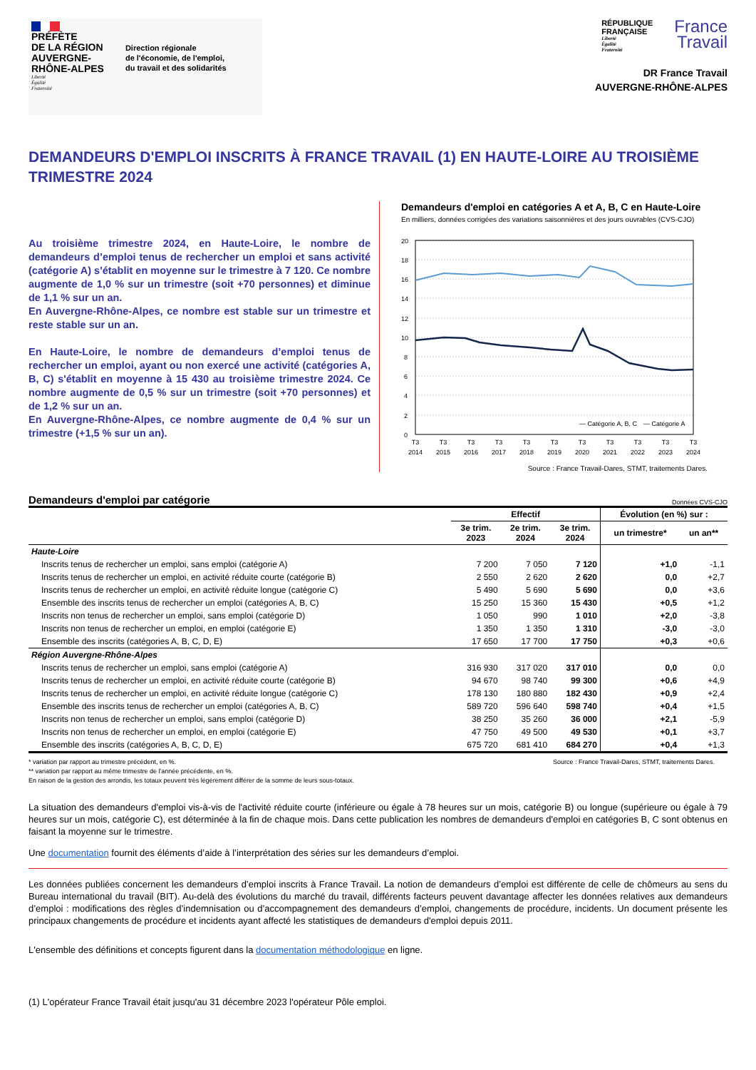PRÉFÈTE
DE LA RÉGION
AUVERGNE-
RHÔNE-ALPES
Liberté
Égalité
Fraternité
Direction régionale
de l'économie, de l'emploi,
du travail et des solidarités
RÉPUBLIQUE
FRANÇAISE
Liberté
Égalité
Fraternité
France
Travail
DR France Travail
AUVERGNE-RHÔNE-ALPES
DEMANDEURS D'EMPLOI INSCRITS À FRANCE TRAVAIL (1) EN HAUTE-LOIRE AU TROISIÈME TRIMESTRE 2024
Au troisième trimestre 2024, en Haute-Loire, le nombre de demandeurs d’emploi tenus de rechercher un emploi et sans activité (catégorie A) s'établit en moyenne sur le trimestre à 7 120. Ce nombre augmente de 1,0 % sur un trimestre (soit +70 personnes) et diminue de 1,1 % sur un an.
En Auvergne-Rhône-Alpes, ce nombre est stable sur un trimestre et reste stable sur un an.
En Haute-Loire, le nombre de demandeurs d’emploi tenus de rechercher un emploi, ayant ou non exercé une activité (catégories A, B, C) s'établit en moyenne à 15 430 au troisième trimestre 2024. Ce nombre augmente de 0,5 % sur un trimestre (soit +70 personnes) et de 1,2 % sur un an.
En Auvergne-Rhône-Alpes, ce nombre augmente de 0,4 % sur un trimestre (+1,5 % sur un an).
Demandeurs d'emploi en catégories A et A, B, C en Haute-Loire
En milliers, données corrigées des variations saisonnières et des jours ouvrables (CVS-CJO)
20
18
16
14
12
10
8
6
4
2
0
— Catégorie A, B, C
— Catégorie A
T3
2014
T3
2015
T3
2016
T3
2017
T3
2018
T3
2019
T3
2020
T3
2021
T3
2022
T3
2023
T3
2024
Source : France Travail-Dares, STMT, traitements Dares.
Demandeurs d'emploi par catégorie Données CVS-CJO
| | Effectif | | | Évolution (en %) sur : | |
| --- | --- | --- | --- | --- | --- |
| | 3e trim. 2023 | 2e trim. 2024 | 3e trim. 2024 | un trimestre* | un an** |
| Haute-Loire | | | | | |
| Inscrits tenus de rechercher un emploi, sans emploi (catégorie A) | 7 200 | 7 050 | 7 120 | +1,0 | -1,1 |
| Inscrits tenus de rechercher un emploi, en activité réduite courte (catégorie B) | 2 550 | 2 620 | 2 620 | 0,0 | +2,7 |
| Inscrits tenus de rechercher un emploi, en activité réduite longue (catégorie C) | 5 490 | 5 690 | 5 690 | 0,0 | +3,6 |
| Ensemble des inscrits tenus de rechercher un emploi (catégories A, B, C) | 15 250 | 15 360 | 15 430 | +0,5 | +1,2 |
| Inscrits non tenus de rechercher un emploi, sans emploi (catégorie D) | 1 050 | 990 | 1 010 | +2,0 | -3,8 |
| Inscrits non tenus de rechercher un emploi, en emploi (catégorie E) | 1 350 | 1 350 | 1 310 | -3,0 | -3,0 |
| Ensemble des inscrits (catégories A, B, C, D, E) | 17 650 | 17 700 | 17 750 | +0,3 | +0,6 |
| Région Auvergne-Rhône-Alpes | | | | | |
| Inscrits tenus de rechercher un emploi, sans emploi (catégorie A) | 316 930 | 317 020 | 317 010 | 0,0 | 0,0 |
| Inscrits tenus de rechercher un emploi, en activité réduite courte (catégorie B) | 94 670 | 98 740 | 99 300 | +0,6 | +4,9 |
| Inscrits tenus de rechercher un emploi, en activité réduite longue (catégorie C) | 178 130 | 180 880 | 182 430 | +0,9 | +2,4 |
| Ensemble des inscrits tenus de rechercher un emploi (catégories A, B, C) | 589 720 | 596 640 | 598 740 | +0,4 | +1,5 |
| Inscrits non tenus de rechercher un emploi, sans emploi (catégorie D) | 38 250 | 35 260 | 36 000 | +2,1 | -5,9 |
| Inscrits non tenus de rechercher un emploi, en emploi (catégorie E) | 47 750 | 49 500 | 49 530 | +0,1 | +3,7 |
| Ensemble des inscrits (catégories A, B, C, D, E) | 675 720 | 681 410 | 684 270 | +0,4 | +1,3 |
* variation par rapport au trimestre précédent, en %.
** variation par rapport au même trimestre de l'année précédente, en %.
En raison de la gestion des arrondis, les totaux peuvent très légèrement différer de la somme de leurs sous-totaux.
Source : France Travail-Dares, STMT, traitements Dares.
La situation des demandeurs d'emploi vis-à-vis de l'activité réduite courte (inférieure ou égale à 78 heures sur un mois, catégorie B) ou longue (supérieure ou égale à 79 heures sur un mois, catégorie C), est déterminée à la fin de chaque mois. Dans cette publication les nombres de demandeurs d'emploi en catégories B, C sont obtenus en faisant la moyenne sur le trimestre.
Une documentation fournit des éléments d’aide à l’interprétation des séries sur les demandeurs d’emploi.
Les données publiées concernent les demandeurs d’emploi inscrits à France Travail. La notion de demandeurs d’emploi est différente de celle de chômeurs au sens du Bureau international du travail (BIT). Au-delà des évolutions du marché du travail, différents facteurs peuvent davantage affecter les données relatives aux demandeurs d’emploi : modifications des règles d’indemnisation ou d’accompagnement des demandeurs d’emploi, changements de procédure, incidents. Un document présente les principaux changements de procédure et incidents ayant affecté les statistiques de demandeurs d'emploi depuis 2011.
L'ensemble des définitions et concepts figurent dans la documentation méthodologique en ligne.
(1) L'opérateur France Travail était jusqu'au 31 décembre 2023 l'opérateur Pôle emploi.